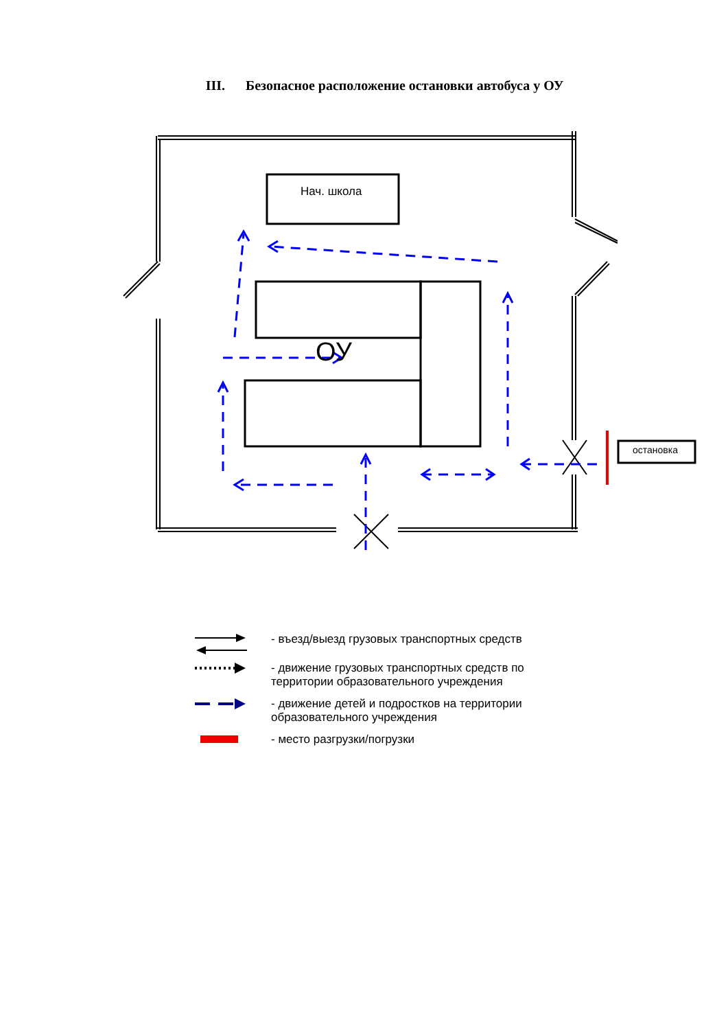III. Безопасное расположение остановки автобуса у ОУ
Нач. школа
ОУ
остановка
- въезд/выезд грузовых транспортных средств
- движение грузовых транспортных средств по территории образовательного учреждения
- движение детей и подростков на территории образовательного учреждения
- место разгрузки/погрузки